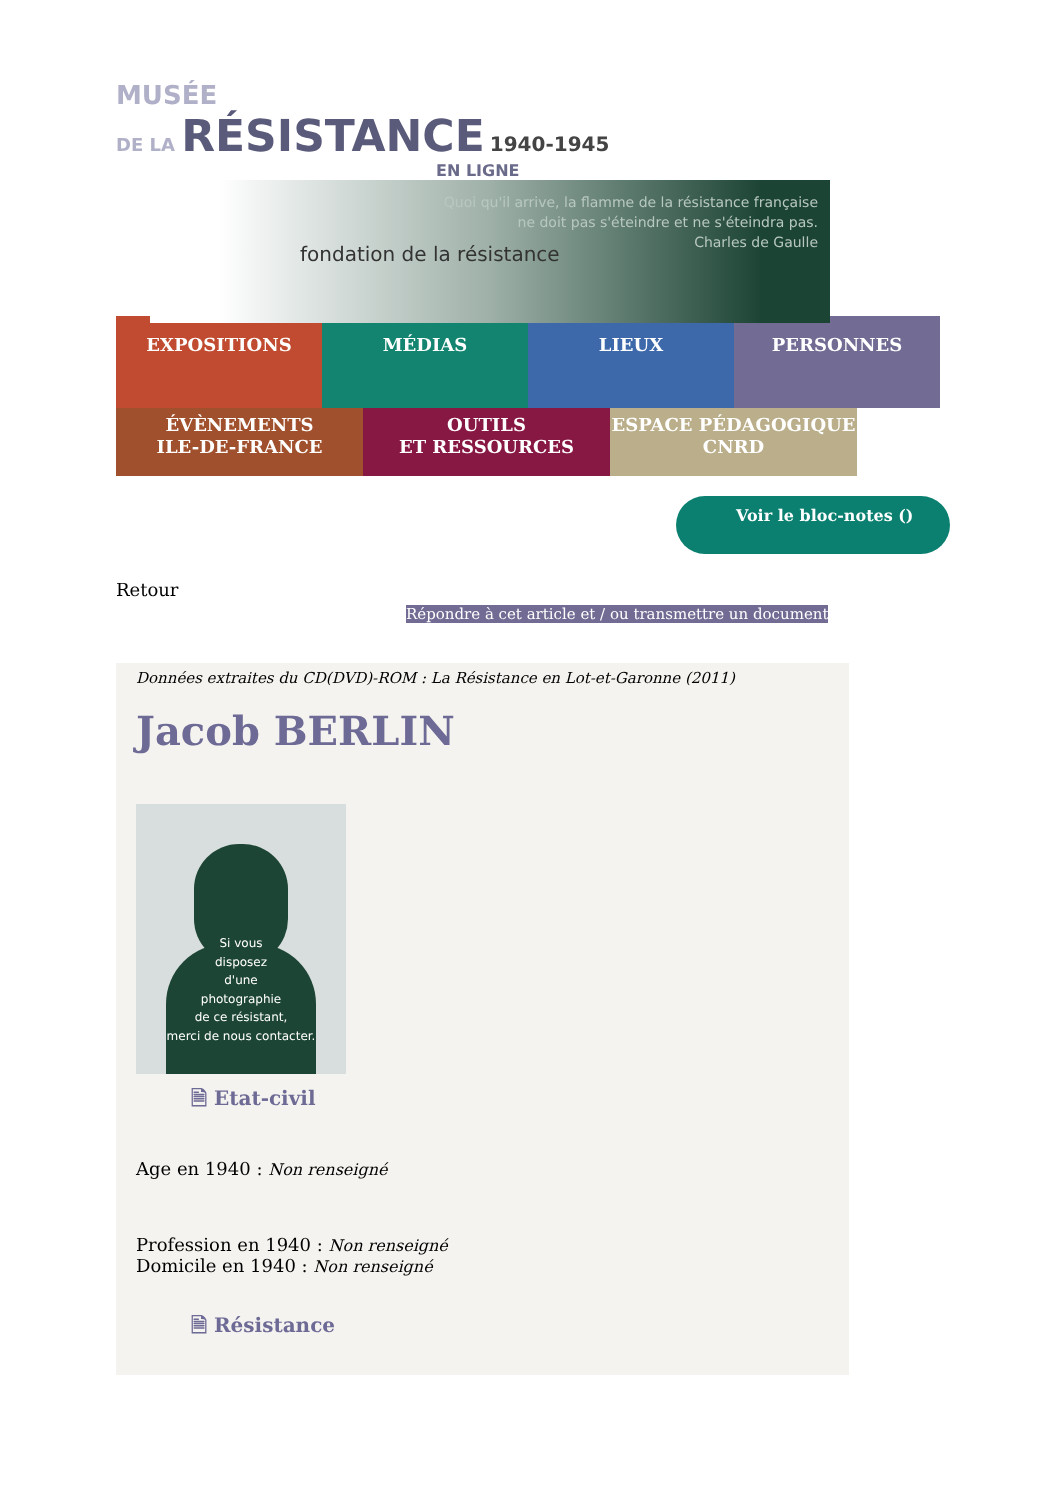MUSÉE
DE LA RÉSISTANCE 1940-1945
EN LIGNE
fondation de la résistance
Quoi qu'il arrive, la flamme de la résistance française
ne doit pas s'éteindre et ne s'éteindra pas.
Charles de Gaulle
EXPOSITIONS MÉDIAS LIEUX PERSONNES
ÉVÈNEMENTS
ILE-DE-FRANCE
OUTILS
ET RESSOURCES
ESPACE PÉDAGOGIQUE
CNRD
Voir le bloc-notes ()
Retour
Répondre à cet article et / ou transmettre un document
Données extraites du CD(DVD)-ROM : La Résistance en Lot-et-Garonne (2011)
Jacob BERLIN
Si vous
disposez
d'une
photographie
de ce résistant,
merci de nous contacter.
🗎 Etat-civil
Age en 1940 : Non renseigné
Profession en 1940 : Non renseigné
Domicile en 1940 : Non renseigné
🗎 Résistance